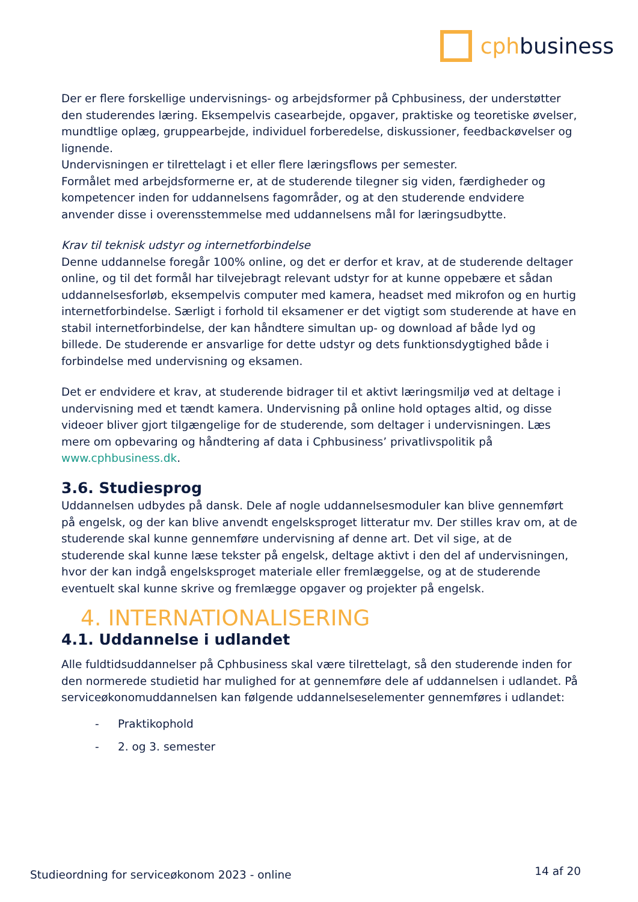cphbusiness
Der er flere forskellige undervisnings- og arbejdsformer på Cphbusiness, der understøtter den studerendes læring. Eksempelvis casearbejde, opgaver, praktiske og teoretiske øvelser, mundtlige oplæg, gruppearbejde, individuel forberedelse, diskussioner, feedbackøvelser og lignende.
Undervisningen er tilrettelagt i et eller flere læringsflows per semester.
Formålet med arbejdsformerne er, at de studerende tilegner sig viden, færdigheder og kompetencer inden for uddannelsens fagområder, og at den studerende endvidere anvender disse i overensstemmelse med uddannelsens mål for læringsudbytte.
Krav til teknisk udstyr og internetforbindelse
Denne uddannelse foregår 100% online, og det er derfor et krav, at de studerende deltager online, og til det formål har tilvejebragt relevant udstyr for at kunne oppebære et sådan uddannelsesforløb, eksempelvis computer med kamera, headset med mikrofon og en hurtig internetforbindelse. Særligt i forhold til eksamener er det vigtigt som studerende at have en stabil internetforbindelse, der kan håndtere simultan up- og download af både lyd og billede. De studerende er ansvarlige for dette udstyr og dets funktionsdygtighed både i forbindelse med undervisning og eksamen.
Det er endvidere et krav, at studerende bidrager til et aktivt læringsmiljø ved at deltage i undervisning med et tændt kamera. Undervisning på online hold optages altid, og disse videoer bliver gjort tilgængelige for de studerende, som deltager i undervisningen. Læs mere om opbevaring og håndtering af data i Cphbusiness’ privatlivspolitik på www.cphbusiness.dk.
3.6. Studiesprog
Uddannelsen udbydes på dansk. Dele af nogle uddannelsesmoduler kan blive gennemført på engelsk, og der kan blive anvendt engelsksproget litteratur mv. Der stilles krav om, at de studerende skal kunne gennemføre undervisning af denne art. Det vil sige, at de studerende skal kunne læse tekster på engelsk, deltage aktivt i den del af undervisningen, hvor der kan indgå engelsksproget materiale eller fremlæggelse, og at de studerende eventuelt skal kunne skrive og fremlægge opgaver og projekter på engelsk.
4. INTERNATIONALISERING
4.1. Uddannelse i udlandet
Alle fuldtidsuddannelser på Cphbusiness skal være tilrettelagt, så den studerende inden for den normerede studietid har mulighed for at gennemføre dele af uddannelsen i udlandet. På serviceøkonomuddannelsen kan følgende uddannelseselementer gennemføres i udlandet:
- Praktikophold
- 2. og 3. semester
Studieordning for serviceøkonom 2023 - online 14 af 20